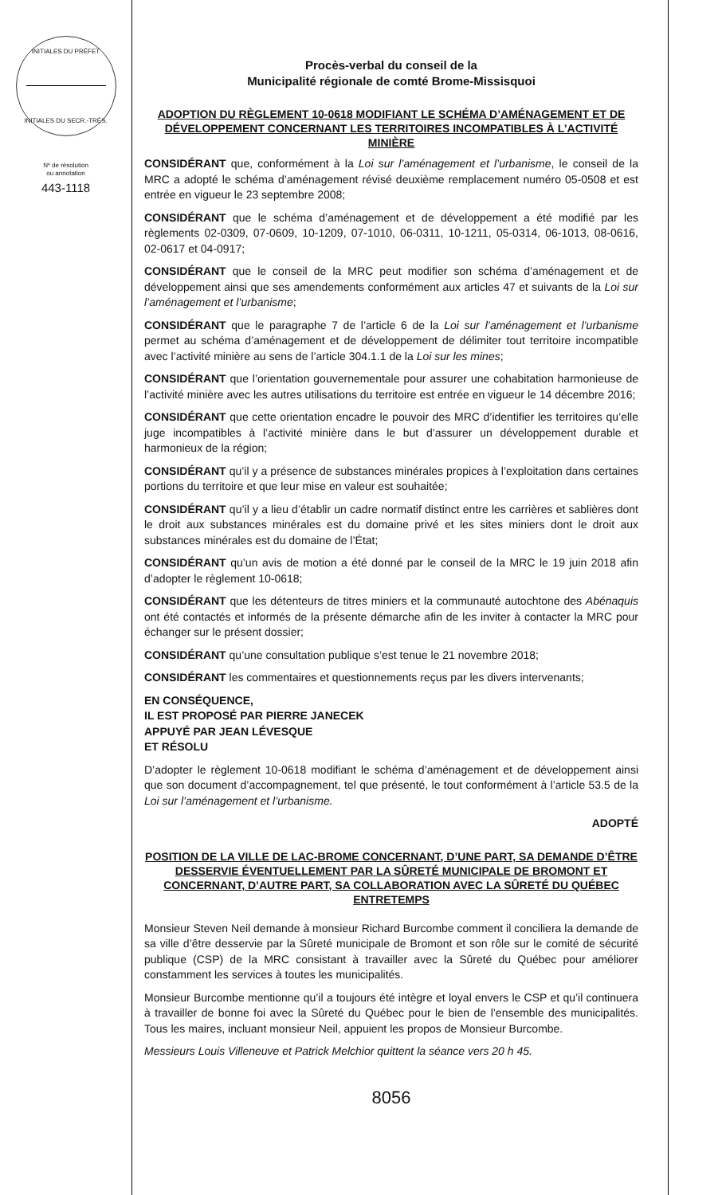INITIALES DU PRÉFET
INITIALES DU SECR.-TRÉS.
Nº de résolution
ou annotation
443-1118
Procès-verbal du conseil de la
Municipalité régionale de comté Brome-Missisquoi
ADOPTION DU RÈGLEMENT 10-0618 MODIFIANT LE SCHÉMA D’AMÉNAGEMENT ET DE DÉVELOPPEMENT CONCERNANT LES TERRITOIRES INCOMPATIBLES À L’ACTIVITÉ MINIÈRE
CONSIDÉRANT que, conformément à la Loi sur l’aménagement et l’urbanisme, le conseil de la MRC a adopté le schéma d’aménagement révisé deuxième remplacement numéro 05-0508 et est entrée en vigueur le 23 septembre 2008;
CONSIDÉRANT que le schéma d’aménagement et de développement a été modifié par les règlements 02-0309, 07-0609, 10-1209, 07-1010, 06-0311, 10-1211, 05-0314, 06-1013, 08-0616, 02-0617 et 04-0917;
CONSIDÉRANT que le conseil de la MRC peut modifier son schéma d’aménagement et de développement ainsi que ses amendements conformément aux articles 47 et suivants de la Loi sur l’aménagement et l’urbanisme;
CONSIDÉRANT que le paragraphe 7 de l’article 6 de la Loi sur l’aménagement et l’urbanisme permet au schéma d’aménagement et de développement de délimiter tout territoire incompatible avec l’activité minière au sens de l’article 304.1.1 de la Loi sur les mines;
CONSIDÉRANT que l’orientation gouvernementale pour assurer une cohabitation harmonieuse de l’activité minière avec les autres utilisations du territoire est entrée en vigueur le 14 décembre 2016;
CONSIDÉRANT que cette orientation encadre le pouvoir des MRC d’identifier les territoires qu’elle juge incompatibles à l’activité minière dans le but d’assurer un développement durable et harmonieux de la région;
CONSIDÉRANT qu’il y a présence de substances minérales propices à l’exploitation dans certaines portions du territoire et que leur mise en valeur est souhaitée;
CONSIDÉRANT qu’il y a lieu d’établir un cadre normatif distinct entre les carrières et sablières dont le droit aux substances minérales est du domaine privé et les sites miniers dont le droit aux substances minérales est du domaine de l’État;
CONSIDÉRANT qu’un avis de motion a été donné par le conseil de la MRC le 19 juin 2018 afin d’adopter le règlement 10-0618;
CONSIDÉRANT que les détenteurs de titres miniers et la communauté autochtone des Abénaquis ont été contactés et informés de la présente démarche afin de les inviter à contacter la MRC pour échanger sur le présent dossier;
CONSIDÉRANT qu’une consultation publique s’est tenue le 21 novembre 2018;
CONSIDÉRANT les commentaires et questionnements reçus par les divers intervenants;
EN CONSÉQUENCE,
IL EST PROPOSÉ PAR PIERRE JANECEK
APPUYÉ PAR JEAN LÉVESQUE
ET RÉSOLU
D’adopter le règlement 10-0618 modifiant le schéma d’aménagement et de développement ainsi que son document d’accompagnement, tel que présenté, le tout conformément à l’article 53.5 de la Loi sur l’aménagement et l’urbanisme.
ADOPTÉ
POSITION DE LA VILLE DE LAC-BROME CONCERNANT, D’UNE PART, SA DEMANDE D’ÊTRE DESSERVIE ÉVENTUELLEMENT PAR LA SÛRETÉ MUNICIPALE DE BROMONT ET CONCERNANT, D’AUTRE PART, SA COLLABORATION AVEC LA SÛRETÉ DU QUÉBEC ENTRETEMPS
Monsieur Steven Neil demande à monsieur Richard Burcombe comment il conciliera la demande de sa ville d’être desservie par la Sûreté municipale de Bromont et son rôle sur le comité de sécurité publique (CSP) de la MRC consistant à travailler avec la Sûreté du Québec pour améliorer constamment les services à toutes les municipalités.
Monsieur Burcombe mentionne qu’il a toujours été intègre et loyal envers le CSP et qu’il continuera à travailler de bonne foi avec la Sûreté du Québec pour le bien de l’ensemble des municipalités. Tous les maires, incluant monsieur Neil, appuient les propos de Monsieur Burcombe.
Messieurs Louis Villeneuve et Patrick Melchior quittent la séance vers 20 h 45.
8056